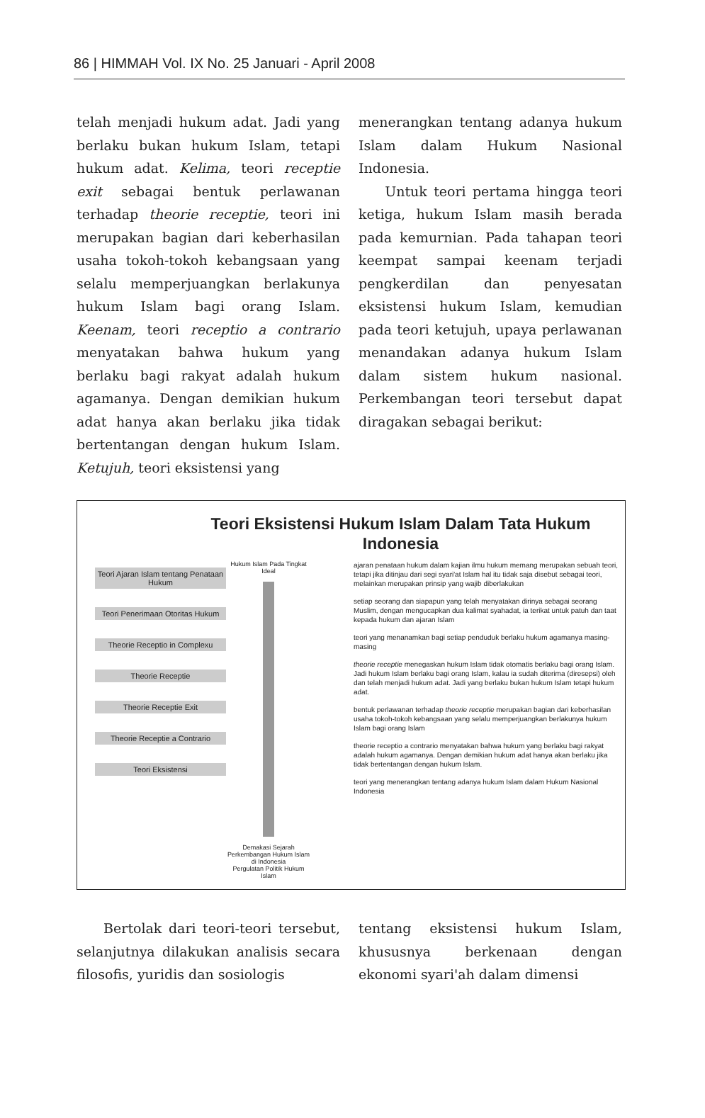86 | HIMMAH Vol. IX No. 25 Januari - April 2008
telah menjadi hukum adat. Jadi yang berlaku bukan hukum Islam, tetapi hukum adat. Kelima, teori receptie exit sebagai bentuk perlawanan terhadap theorie receptie, teori ini merupakan bagian dari keberhasilan usaha tokoh-tokoh kebangsaan yang selalu memperjuangkan berlakunya hukum Islam bagi orang Islam. Keenam, teori receptio a contrario menyatakan bahwa hukum yang berlaku bagi rakyat adalah hukum agamanya. Dengan demikian hukum adat hanya akan berlaku jika tidak bertentangan dengan hukum Islam. Ketujuh, teori eksistensi yang
menerangkan tentang adanya hukum Islam dalam Hukum Nasional Indonesia.
Untuk teori pertama hingga teori ketiga, hukum Islam masih berada pada kemurnian. Pada tahapan teori keempat sampai keenam terjadi pengkerdilan dan penyesatan eksistensi hukum Islam, kemudian pada teori ketujuh, upaya perlawanan menandakan adanya hukum Islam dalam sistem hukum nasional. Perkembangan teori tersebut dapat diragakan sebagai berikut:
Teori Eksistensi Hukum Islam Dalam Tata Hukum Indonesia
Teori Ajaran Islam tentang Penataan Hukum
Teori Penerimaan Otoritas Hukum
Theorie Receptio in Complexu
Theorie Receptie
Theorie Receptie Exit
Theorie Receptie a Contrario
Teori Eksistensi
Hukum Islam Pada Tingkat Ideal
Demakasi Sejarah Perkembangan Hukum Islam di Indonesia
Pergulatan Politik Hukum Islam
ajaran penataan hukum dalam kajian ilmu hukum memang merupakan sebuah teori, tetapi jika ditinjau dari segi syari'at Islam hal itu tidak saja disebut sebagai teori, melainkan merupakan prinsip yang wajib diberlakukan
setiap seorang dan siapapun yang telah menyatakan dirinya sebagai seorang Muslim, dengan mengucapkan dua kalimat syahadat, ia terikat untuk patuh dan taat kepada hukum dan ajaran Islam
teori yang menanamkan bagi setiap penduduk berlaku hukum agamanya masing-masing
theorie receptie menegaskan hukum Islam tidak otomatis berlaku bagi orang Islam. Jadi hukum Islam berlaku bagi orang Islam, kalau ia sudah diterima (diresepsi) oleh dan telah menjadi hukum adat. Jadi yang berlaku bukan hukum Islam tetapi hukum adat.
bentuk perlawanan terhadap theorie receptie merupakan bagian dari keberhasilan usaha tokoh-tokoh kebangsaan yang selalu memperjuangkan berlakunya hukum Islam bagi orang Islam
theorie receptio a contrario menyatakan bahwa hukum yang berlaku bagi rakyat adalah hukum agamanya. Dengan demikian hukum adat hanya akan berlaku jika tidak bertentangan dengan hukum Islam.
teori yang menerangkan tentang adanya hukum Islam dalam Hukum Nasional Indonesia
Bertolak dari teori-teori tersebut, selanjutnya dilakukan analisis secara filosofis, yuridis dan sosiologis
tentang eksistensi hukum Islam, khususnya berkenaan dengan ekonomi syari'ah dalam dimensi